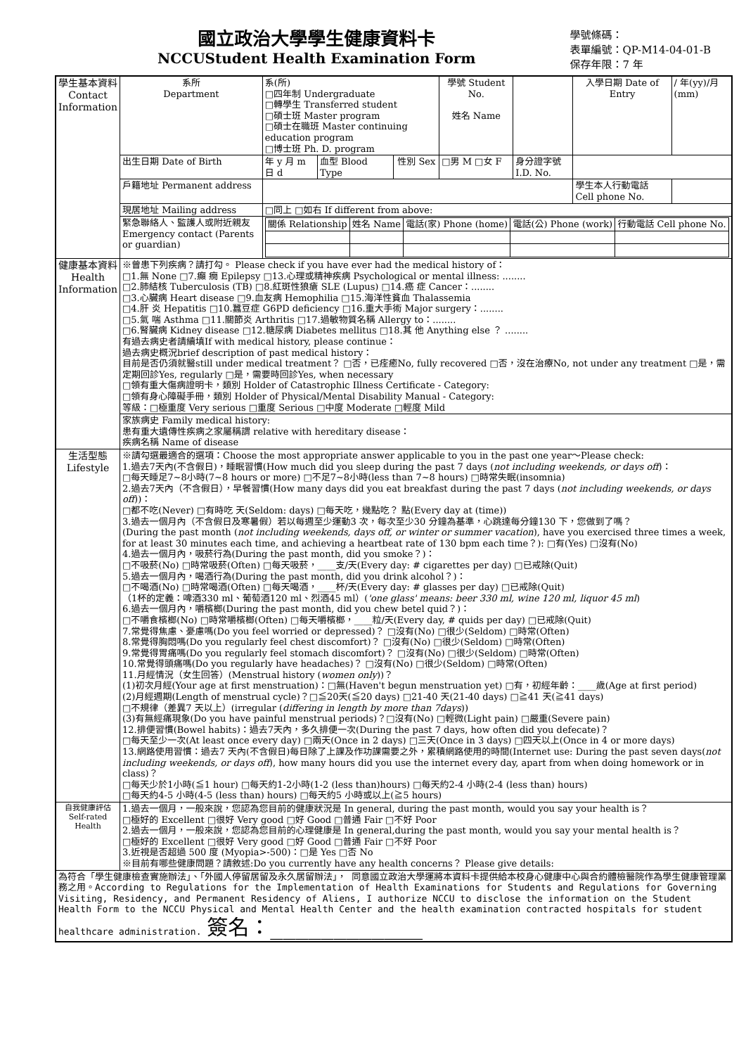國立政治大學學生健康資料卡
NCCUStudent Health Examination Form
學號條碼：
表單編號：QP-M14-04-01-B
保存年限：7 年
| 學生基本資料 Contact Information | 系所 Department | 系(所) □四年制 Undergraduate □轉學生 Transferred student □碩士班 Master program □碩士在職班 Master continuing education program □博士班 Ph. D. program | | | 學號 Student No. 姓名 Name | | 入學日期 Date of Entry | / 年(yy)/月(mm) |
| | 出生日期 Date of Birth | 年 y 月 m 日 d | 血型 Blood Type | 性別 Sex | □男 M □女 F | 身分證字號 I.D. No. | | |
| | 戶籍地址 Permanent address | | | | | | 學生本人行動電話 Cell phone No. | |
| | 現居地址 Mailing address | □同上 □如右 If different from above: | | | | | | |
| | 緊急聯絡人、監護人或附近親友 Emergency contact (Parents or guardian) | / 關係 Relationship / 姓名 Name / 電話(家) Phone (home) / 電話(公) Phone (work) / 行動電話 Cell phone No. / | | | | | | |
| 健康基本資料 Health Information | ※曾患下列疾病？請打勾。 Please check if you have ever had the medical history of： □1.無 None □7.癲 癇 Epilepsy □13.心理或精神疾病 Psychological or mental illness: ........ □2.肺結核 Tuberculosis (TB) □8.紅斑性狼瘡 SLE (Lupus) □14.癌 症 Cancer：........ □3.心臟病 Heart disease □9.血友病 Hemophilia □15.海洋性貧血 Thalassemia □4.肝 炎 Hepatitis □10.蠶豆症 G6PD deficiency □16.重大手術 Major surgery：........ □5.氣 喘 Asthma □11.關節炎 Arthritis □17.過敏物質名稱 Allergy to：........ □6.腎臟病 Kidney disease □12.糖尿病 Diabetes mellitus □18.其 他 Anything else ？ ........ 有過去病史者請續填If with medical history, please continue： 過去病史概況brief description of past medical history： 目前是否仍須就醫still under medical treatment？ □否，已痊癒No, fully recovered □否，沒在治療No, not under any treatment □是，需定期回診Yes, regularly □是，需要時回診Yes, when necessary □領有重大傷病證明卡，類別 Holder of Catastrophic Illness Certificate - Category: □領有身心障礙手冊，類別 Holder of Physical/Mental Disability Manual - Category: 等級：□極重度 Very serious □重度 Serious □中度 Moderate □輕度 Mild | | | | | | | |
| | 家族病史 Family medical history: 患有重大遺傳性疾病之家屬稱謂 relative with hereditary disease： 疾病名稱 Name of disease | | | | | | | |
| 生活型態 Lifestyle | ※請勾選最適合的選項：Choose the most appropriate answer applicable to you in the past one year～Please check: 1.過去7天內(不含假日)，睡眠習慣(How much did you sleep during the past 7 days ( not including weekends, or days off )： □每天睡足7~8小時(7~8 hours or more) □不足7~8小時(less than 7~8 hours) □時常失眠(insomnia) 2.過去7天內（不含假日），早餐習慣(How many days did you eat breakfast during the past 7 days ( not including weekends, or days off ))： □都不吃(Never) □有時吃 天(Seldom: days) □每天吃，幾點吃？ 點(Every day at (time)) 3.過去一個月內（不含假日及寒暑假）若以每週至少運動3 次，每次至少30 分鐘為基準，心跳達每分鐘130 下，您做到了嗎？ (During the past month ( not including weekends, days off, or winter or summer vacation ), have you exercised three times a week, for at least 30 minutes each time, and achieving a heartbeat rate of 130 bpm each time？): □有(Yes) □沒有(No) 4.過去一個月內，吸菸行為(During the past month, did you smoke？)： □不吸菸(No) □時常吸菸(Often) □每天吸菸，____支/天(Every day: # cigarettes per day) □已戒除(Quit) 5.過去一個月內，喝酒行為(During the past month, did you drink alcohol？)： □不喝酒(No) □時常喝酒(Often) □每天喝酒，____杯/天(Every day: # glasses per day) □已戒除(Quit) （1杯的定義：啤酒330 ml、葡萄酒120 ml、烈酒45 ml）( 'one glass' means: beer 330 ml, wine 120 ml, liquor 45 ml ) 6.過去一個月內，嚼檳榔(During the past month, did you chew betel quid？)： □不嚼食檳榔(No) □時常嚼檳榔(Often) □每天嚼檳榔，____粒/天(Every day, # quids per day) □已戒除(Quit) 7.常覺得焦慮、憂慮嗎(Do you feel worried or depressed)？ □沒有(No) □很少(Seldom) □時常(Often) 8.常覺得胸悶嗎(Do you regularly feel chest discomfort)？ □沒有(No) □很少(Seldom) □時常(Often) 9.常覺得胃痛嗎(Do you regularly feel stomach discomfort)？ □沒有(No) □很少(Seldom) □時常(Often) 10.常覺得頭痛嗎(Do you regularly have headaches)？ □沒有(No) □很少(Seldom) □時常(Often) 11.月經情況（女生回答）(Menstrual history ( women only ))？ (1)初次月經(Your age at first menstruation)：□無(Haven't begun menstruation yet) □有，初經年齡：____歲(Age at first period) (2)月經週期(Length of menstrual cycle)？□≦20天(≦20 days) □21-40 天(21-40 days) □≧41 天(≧41 days) □不規律（差異7 天以上）(irregular ( differing in length by more than 7days )) (3)有無經痛現象(Do you have painful menstrual periods)？□沒有(No) □輕微(Light pain) □嚴重(Severe pain) 12.排便習慣(Bowel habits)：過去7天內，多久排便一次(During the past 7 days, how often did you defecate)？ □每天至少一次(At least once every day) □兩天(Once in 2 days) □三天(Once in 3 days) □四天以上(Once in 4 or more days) 13.網路使用習慣：過去7 天內(不含假日)每日除了上課及作功課需要之外，累積網路使用的時間(Internet use: During the past seven days( not including weekends, or days off ), how many hours did you use the internet every day, apart from when doing homework or in class)？ □每天少於1小時(≦1 hour) □每天約1-2小時(1-2 (less than)hours) □每天約2-4 小時(2-4 (less than) hours) □每天約4-5 小時(4-5 (less than) hours) □每天約5 小時或以上(≧5 hours) | | | | | | | |
| 自我健康評估 Self-rated Health | 1.過去一個月，一般來說，您認為您目前的健康狀況是 In general, during the past month, would you say your health is？ □極好的 Excellent □很好 Very good □好 Good □普通 Fair □不好 Poor 2.過去一個月，一般來說，您認為您目前的心理健康是 In general,during the past month, would you say your mental health is？ □極好的 Excellent □很好 Very good □好 Good □普通 Fair □不好 Poor 3.近視是否超過 500 度 (Myopia>-500)：□是 Yes □否 No ※目前有哪些健康問題？請敘述:Do you currently have any health concerns？ Please give details: | | | | | | | |
| 為符合「學生健康檢查實施辦法」、「外國人停留居留及永久居留辦法」， 同意國立政治大學運將本資料卡提供給本校身心健康中心與合約體檢醫院作為學生健康管理業務之用。According to Regulations for the Implementation of Health Examinations for Students and Regulations for Governing Visiting, Residency, and Permanent Residency of Aliens, I authorize NCCU to disclose the information on the Student Health Form to the NCCU Physical and Mental Health Center and the health examination contracted hospitals for student healthcare administration. 簽名：____________ | | | | | | | | |